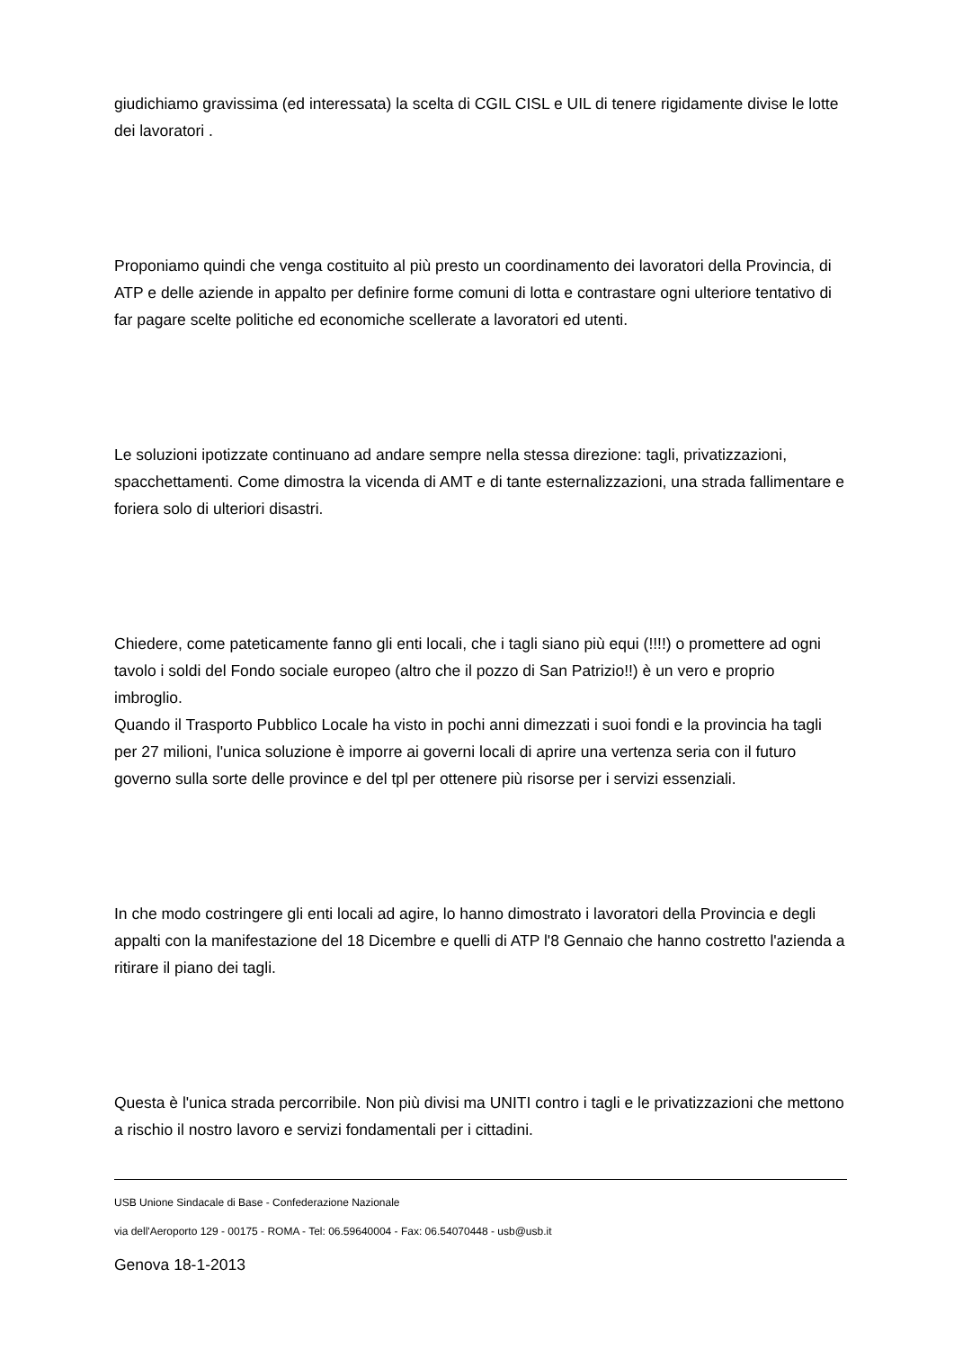giudichiamo gravissima (ed interessata) la scelta di CGIL CISL e UIL di tenere rigidamente divise le lotte dei lavoratori .
Proponiamo quindi che venga costituito al più presto un coordinamento dei lavoratori della Provincia, di ATP e delle aziende in appalto per definire forme comuni di lotta e contrastare ogni ulteriore tentativo di far pagare scelte politiche ed economiche scellerate a lavoratori ed utenti.
Le soluzioni ipotizzate continuano ad andare sempre nella stessa direzione: tagli, privatizzazioni, spacchettamenti. Come dimostra la vicenda di AMT e di tante esternalizzazioni, una strada fallimentare e foriera solo di ulteriori disastri.
Chiedere, come pateticamente fanno gli enti locali, che i tagli siano più equi (!!!!) o promettere ad ogni tavolo i soldi del Fondo sociale europeo (altro che il pozzo di San Patrizio!!) è un vero e proprio imbroglio.
Quando il Trasporto Pubblico Locale ha visto in pochi anni dimezzati i suoi fondi e la provincia ha tagli per 27 milioni, l'unica soluzione è imporre ai governi locali di aprire una vertenza seria con il futuro governo sulla sorte delle province e del tpl per ottenere più risorse per i servizi essenziali.
In che modo costringere gli enti locali ad agire, lo hanno dimostrato i lavoratori della Provincia e degli appalti con la manifestazione del 18 Dicembre e quelli di ATP l'8 Gennaio che hanno costretto l'azienda a ritirare il piano dei tagli.
Questa è l'unica strada percorribile. Non più divisi ma UNITI contro i tagli e le privatizzazioni che mettono a rischio il nostro lavoro e servizi fondamentali per i cittadini.
Genova 18-1-2013
USB Unione Sindacale di Base - Confederazione Nazionale
via dell'Aeroporto 129 - 00175 - ROMA - Tel: 06.59640004 - Fax: 06.54070448 - usb@usb.it